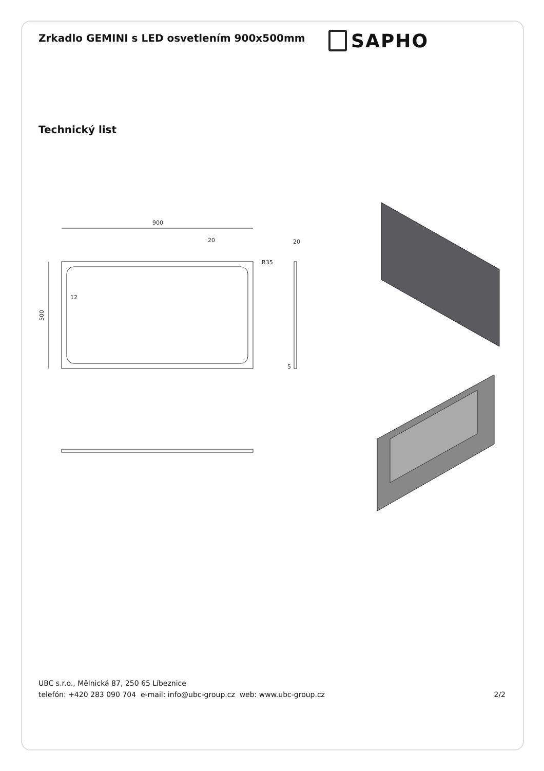Zrkadlo GEMINI s LED osvetlením 900x500mm
SAPHO
Technický list
900
500
20
12
R35
20
5
UBC s.r.o., Mělnická 87, 250 65 Líbeznice
telefón: +420 283 090 704 e-mail: info@ubc-group.cz web: www.ubc-group.cz 2/2